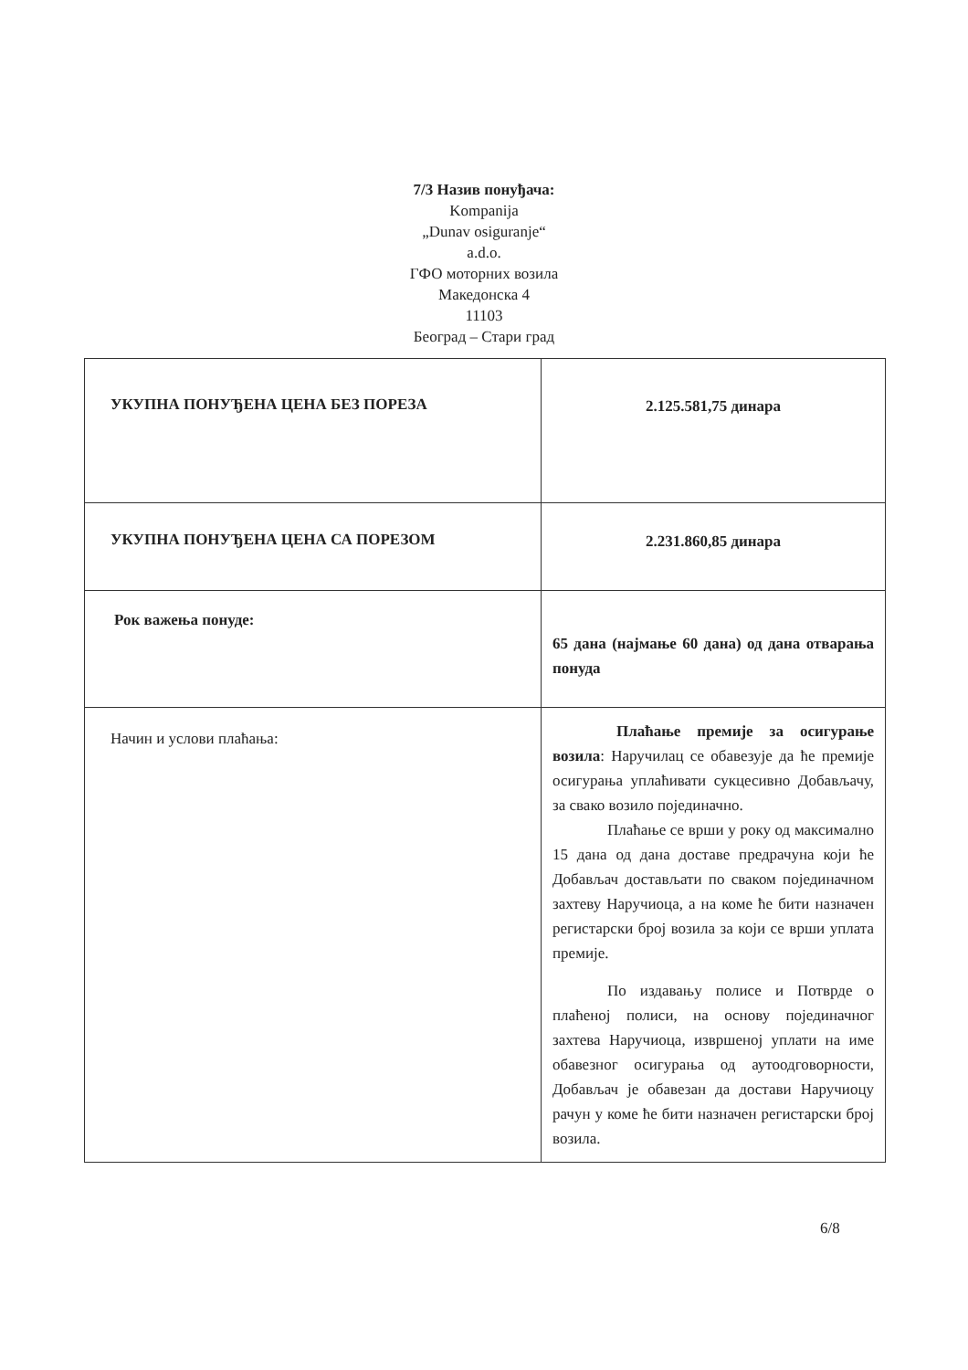7/3 Назив понуђача:
Kompanija
„Dunav osiguranje“
a.d.o.
ГФО моторних возила
Македонска 4
11103
Београд – Стари град
| УКУПНА ПОНУЂЕНА ЦЕНА БЕЗ ПОРЕЗА | 2.125.581,75 динара |
| УКУПНА ПОНУЂЕНА ЦЕНА СА ПОРЕЗОМ | 2.231.860,85 динара |
| Рок важења понуде: | 65 дана (најмање 60 дана) од дана отварања понуда |
| Начин и услови плаћања: | Плаћање премије за осигурање возила : Наручилац се обавезује да ће премије осигурања уплаћивати сукцесивно Добављачу, за свако возило појединачно. Плаћање се врши у року од максимално 15 дана од дана доставе предрачуна који ће Добављач достављати по сваком појединачном захтеву Наручиоца, а на коме ће бити назначен регистарски број возила за који се врши уплата премије. По издавању полисе и Потврде о плаћеној полиси, на основу појединачног захтева Наручиоца, извршеној уплати на име обавезног осигурања од аутоодговорности, Добављач је обавезан да достави Наручиоцу рачун у коме ће бити назначен регистарски број возила. |
6/8